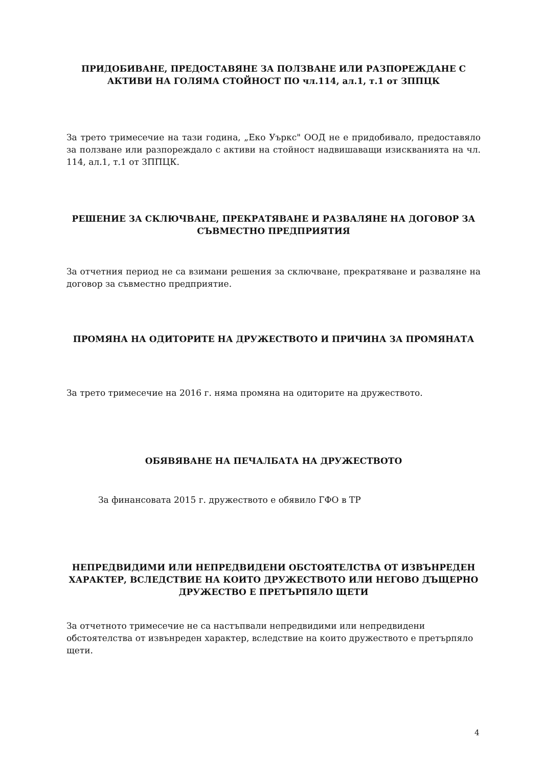ПРИДОБИВАНЕ, ПРЕДОСТАВЯНЕ ЗА ПОЛЗВАНЕ ИЛИ РАЗПОРЕЖДАНЕ С АКТИВИ НА ГОЛЯМА СТОЙНОСТ ПО чл.114, ал.1, т.1 от ЗППЦК
За трето тримесечие на тази година, „Еко Уъркс" ООД не е придобивало, предоставяло за ползване или разпореждало с активи на стойност надвишаващи изискванията на чл. 114, ал.1, т.1 от ЗППЦК.
РЕШЕНИЕ ЗА СКЛЮЧВАНЕ, ПРЕКРАТЯВАНЕ И РАЗВАЛЯНЕ НА ДОГОВОР ЗА СЪВМЕСТНО ПРЕДПРИЯТИЯ
За отчетния период не са взимани решения за сключване, прекратяване и разваляне на договор за съвместно предприятие.
ПРОМЯНА НА ОДИТОРИТЕ НА ДРУЖЕСТВОТО И ПРИЧИНА ЗА ПРОМЯНАТА
За трето тримесечие на 2016 г. няма промяна на одиторите на дружеството.
ОБЯВЯВАНЕ НА ПЕЧАЛБАТА НА ДРУЖЕСТВОТО
За финансовата 2015 г. дружеството е обявило ГФО в ТР
НЕПРЕДВИДИМИ ИЛИ НЕПРЕДВИДЕНИ ОБСТОЯТЕЛСТВА ОТ ИЗВЪНРЕДЕН ХАРАКТЕР, ВСЛЕДСТВИЕ НА КОИТО ДРУЖЕСТВОТО ИЛИ НЕГОВО ДЪЩЕРНО ДРУЖЕСТВО Е ПРЕТЪРПЯЛО ЩЕТИ
За отчетното тримесечие не са настъпвали непредвидими или непредвидени обстоятелства от извънреден характер, вследствие на които дружеството е претърпяло щети.
4